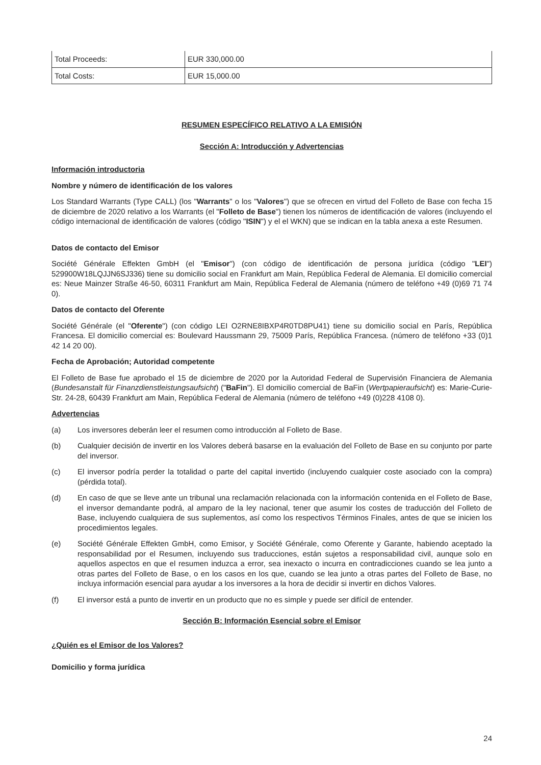| Total Proceeds: | EUR 330,000.00 |
| Total Costs: | EUR 15,000.00 |
RESUMEN ESPECÍFICO RELATIVO A LA EMISIÓN
Sección A: Introducción y Advertencias
Información introductoria
Nombre y número de identificación de los valores
Los Standard Warrants (Type CALL) (los "Warrants" o los "Valores") que se ofrecen en virtud del Folleto de Base con fecha 15 de diciembre de 2020 relativo a los Warrants (el "Folleto de Base") tienen los números de identificación de valores (incluyendo el código internacional de identificación de valores (código "ISIN") y el el WKN) que se indican en la tabla anexa a este Resumen.
Datos de contacto del Emisor
Société Générale Effekten GmbH (el "Emisor") (con código de identificación de persona jurídica (código "LEI") 529900W18LQJJN6SJ336) tiene su domicilio social en Frankfurt am Main, República Federal de Alemania. El domicilio comercial es: Neue Mainzer Straße 46-50, 60311 Frankfurt am Main, República Federal de Alemania (número de teléfono +49 (0)69 71 74 0).
Datos de contacto del Oferente
Société Générale (el "Oferente") (con código LEI O2RNE8IBXP4R0TD8PU41) tiene su domicilio social en París, República Francesa. El domicilio comercial es: Boulevard Haussmann 29, 75009 París, República Francesa. (número de teléfono +33 (0)1 42 14 20 00).
Fecha de Aprobación; Autoridad competente
El Folleto de Base fue aprobado el 15 de diciembre de 2020 por la Autoridad Federal de Supervisión Financiera de Alemania (Bundesanstalt für Finanzdienstleistungsaufsicht) ("BaFin"). El domicilio comercial de BaFin (Wertpapieraufsicht) es: Marie-Curie-Str. 24-28, 60439 Frankfurt am Main, República Federal de Alemania (número de teléfono +49 (0)228 4108 0).
Advertencias
(a) Los inversores deberán leer el resumen como introducción al Folleto de Base.
(b) Cualquier decisión de invertir en los Valores deberá basarse en la evaluación del Folleto de Base en su conjunto por parte del inversor.
(c) El inversor podría perder la totalidad o parte del capital invertido (incluyendo cualquier coste asociado con la compra) (pérdida total).
(d) En caso de que se lleve ante un tribunal una reclamación relacionada con la información contenida en el Folleto de Base, el inversor demandante podrá, al amparo de la ley nacional, tener que asumir los costes de traducción del Folleto de Base, incluyendo cualquiera de sus suplementos, así como los respectivos Términos Finales, antes de que se inicien los procedimientos legales.
(e) Société Générale Effekten GmbH, como Emisor, y Société Générale, como Oferente y Garante, habiendo aceptado la responsabilidad por el Resumen, incluyendo sus traducciones, están sujetos a responsabilidad civil, aunque solo en aquellos aspectos en que el resumen induzca a error, sea inexacto o incurra en contradicciones cuando se lea junto a otras partes del Folleto de Base, o en los casos en los que, cuando se lea junto a otras partes del Folleto de Base, no incluya información esencial para ayudar a los inversores a la hora de decidir si invertir en dichos Valores.
(f) El inversor está a punto de invertir en un producto que no es simple y puede ser difícil de entender.
Sección B: Información Esencial sobre el Emisor
¿Quién es el Emisor de los Valores?
Domicilio y forma jurídica
24